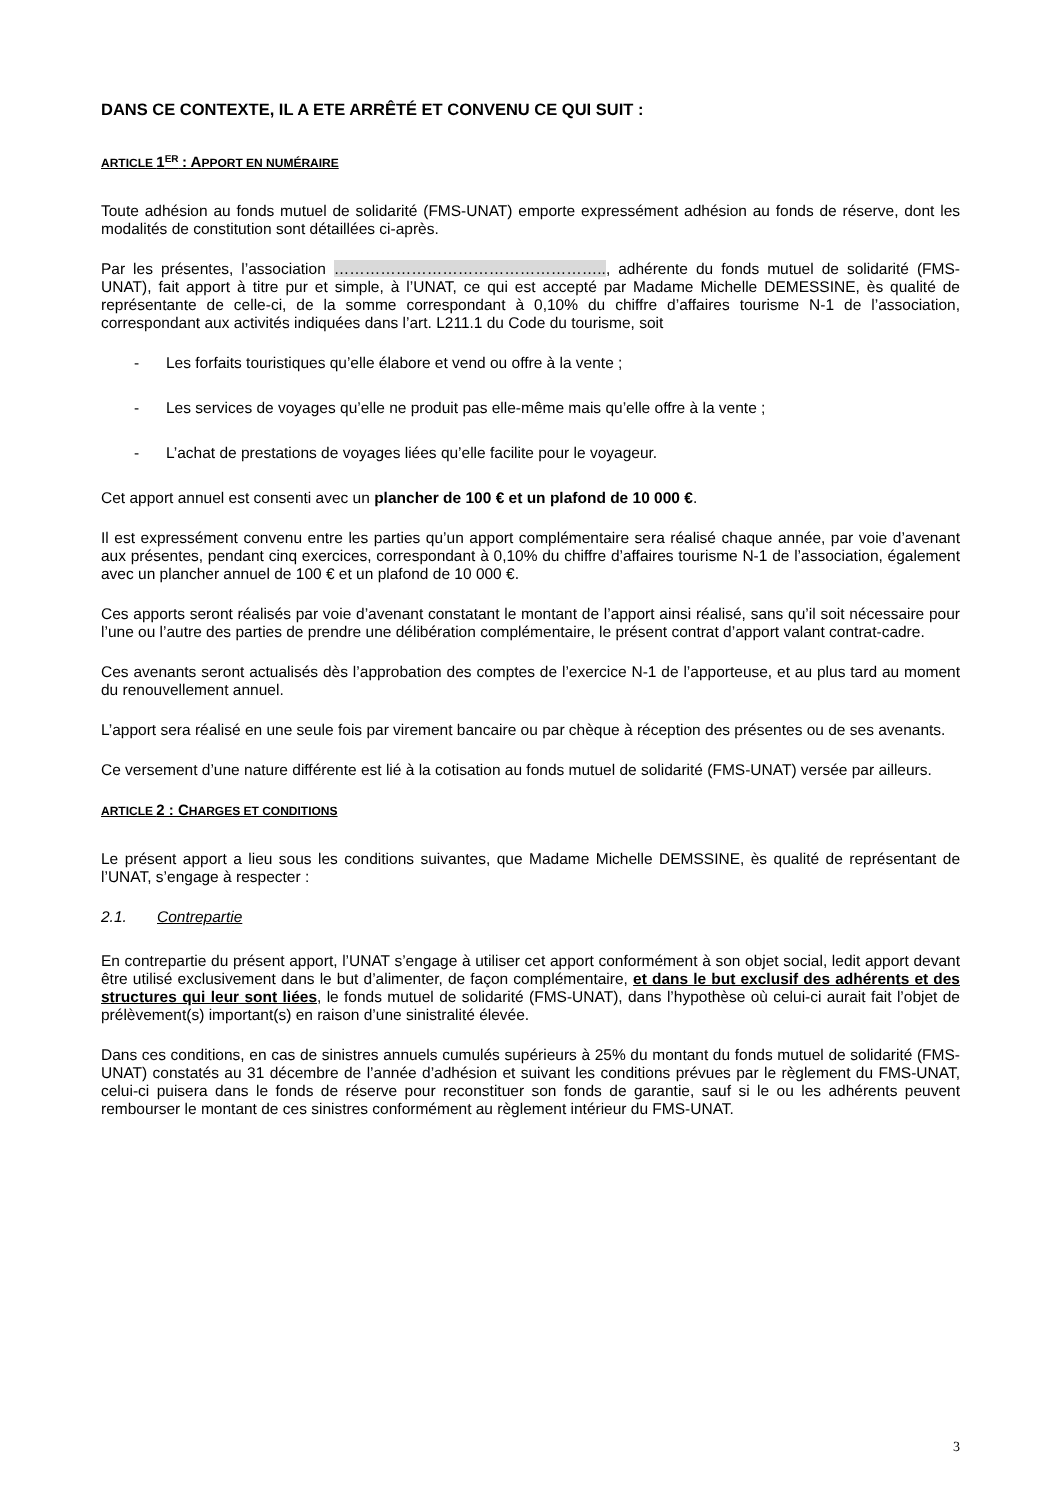DANS CE CONTEXTE, IL A ETE ARRÊTÉ ET CONVENU CE QUI SUIT :
ARTICLE 1<sup>ER</sup> : APPORT EN NUMÉRAIRE
Toute adhésion au fonds mutuel de solidarité (FMS-UNAT) emporte expressément adhésion au fonds de réserve, dont les modalités de constitution sont détaillées ci-après.
Par les présentes, l’association …………………………………………….., adhérente du fonds mutuel de solidarité (FMS-UNAT), fait apport à titre pur et simple, à l’UNAT, ce qui est accepté par Madame Michelle DEMESSINE, ès qualité de représentante de celle-ci, de la somme correspondant à 0,10% du chiffre d’affaires tourisme N-1 de l’association, correspondant aux activités indiquées dans l’art. L211.1 du Code du tourisme, soit
- Les forfaits touristiques qu’elle élabore et vend ou offre à la vente ;
- Les services de voyages qu’elle ne produit pas elle-même mais qu’elle offre à la vente ;
- L’achat de prestations de voyages liées qu’elle facilite pour le voyageur.
Cet apport annuel est consenti avec un plancher de 100 € et un plafond de 10 000 €.
Il est expressément convenu entre les parties qu’un apport complémentaire sera réalisé chaque année, par voie d’avenant aux présentes, pendant cinq exercices, correspondant à 0,10% du chiffre d’affaires tourisme N-1 de l’association, également avec un plancher annuel de 100 € et un plafond de 10 000 €.
Ces apports seront réalisés par voie d’avenant constatant le montant de l’apport ainsi réalisé, sans qu’il soit nécessaire pour l’une ou l’autre des parties de prendre une délibération complémentaire, le présent contrat d’apport valant contrat-cadre.
Ces avenants seront actualisés dès l’approbation des comptes de l’exercice N-1 de l’apporteuse, et au plus tard au moment du renouvellement annuel.
L’apport sera réalisé en une seule fois par virement bancaire ou par chèque à réception des présentes ou de ses avenants.
Ce versement d’une nature différente est lié à la cotisation au fonds mutuel de solidarité (FMS-UNAT) versée par ailleurs.
ARTICLE 2 : CHARGES ET CONDITIONS
Le présent apport a lieu sous les conditions suivantes, que Madame Michelle DEMSSINE, ès qualité de représentant de l’UNAT, s’engage à respecter :
2.1. Contrepartie
En contrepartie du présent apport, l’UNAT s’engage à utiliser cet apport conformément à son objet social, ledit apport devant être utilisé exclusivement dans le but d’alimenter, de façon complémentaire, et dans le but exclusif des adhérents et des structures qui leur sont liées, le fonds mutuel de solidarité (FMS-UNAT), dans l’hypothèse où celui-ci aurait fait l’objet de prélèvement(s) important(s) en raison d’une sinistralité élevée.
Dans ces conditions, en cas de sinistres annuels cumulés supérieurs à 25% du montant du fonds mutuel de solidarité (FMS-UNAT) constatés au 31 décembre de l’année d’adhésion et suivant les conditions prévues par le règlement du FMS-UNAT, celui-ci puisera dans le fonds de réserve pour reconstituer son fonds de garantie, sauf si le ou les adhérents peuvent rembourser le montant de ces sinistres conformément au règlement intérieur du FMS-UNAT.
3